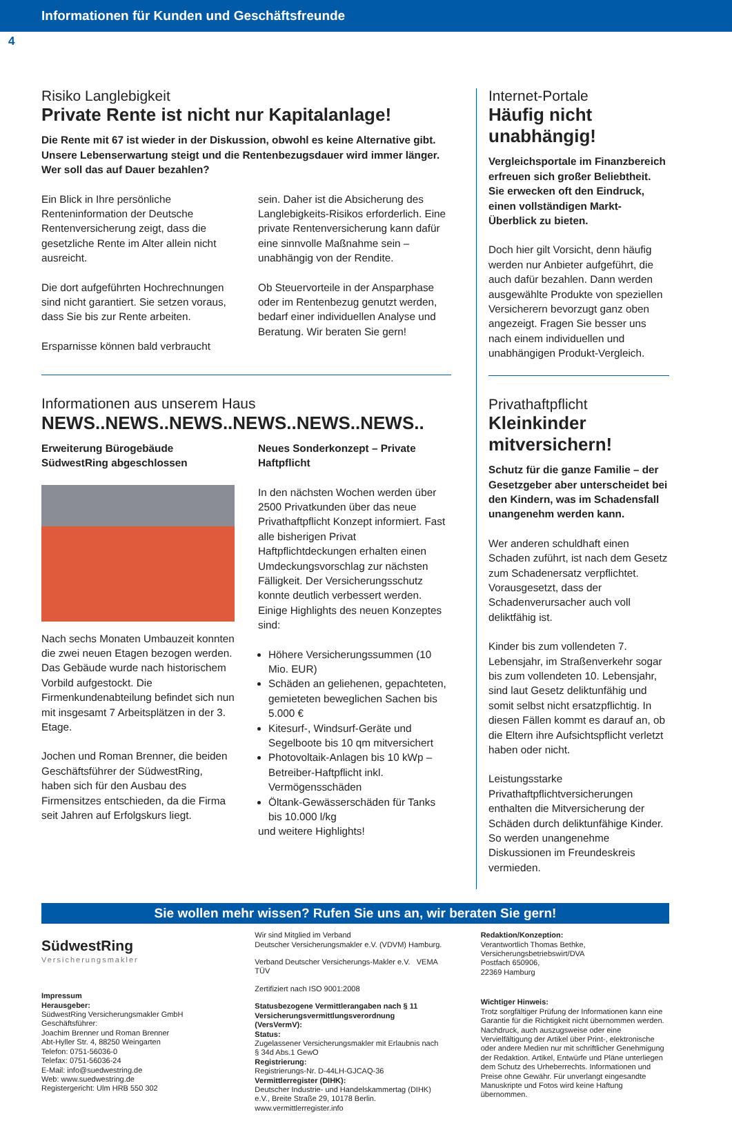Informationen für Kunden und Geschäftsfreunde
4
Risiko Langlebigkeit
Private Rente ist nicht nur Kapitalanlage!
Die Rente mit 67 ist wieder in der Diskussion, obwohl es keine Alternative gibt. Unsere Lebenserwartung steigt und die Rentenbezugsdauer wird immer länger. Wer soll das auf Dauer bezahlen?
Ein Blick in Ihre persönliche Renteninformation der Deutsche Rentenversicherung zeigt, dass die gesetzliche Rente im Alter allein nicht ausreicht.
Die dort aufgeführten Hochrechnungen sind nicht garantiert. Sie setzen voraus, dass Sie bis zur Rente arbeiten.
Ersparnisse können bald verbraucht
sein. Daher ist die Absicherung des Langlebigkeits-Risikos erforderlich. Eine private Rentenversicherung kann dafür eine sinnvolle Maßnahme sein – unabhängig von der Rendite.
Ob Steuervorteile in der Ansparphase oder im Rentenbezug genutzt werden, bedarf einer individuellen Analyse und Beratung. Wir beraten Sie gern!
Informationen aus unserem Haus
NEWS..NEWS..NEWS..NEWS..NEWS..NEWS..
Erweiterung Bürogebäude SüdwestRing abgeschlossen
Nach sechs Monaten Umbauzeit konnten die zwei neuen Etagen bezogen werden. Das Gebäude wurde nach historischem Vorbild aufgestockt. Die Firmenkundenabteilung befindet sich nun mit insgesamt 7 Arbeitsplätzen in der 3. Etage.
Jochen und Roman Brenner, die beiden Geschäftsführer der SüdwestRing, haben sich für den Ausbau des Firmensitzes entschieden, da die Firma seit Jahren auf Erfolgskurs liegt.
Neues Sonderkonzept – Private Haftpflicht
In den nächsten Wochen werden über 2500 Privatkunden über das neue Privathaftpflicht Konzept informiert. Fast alle bisherigen Privat Haftpflichtdeckungen erhalten einen Umdeckungsvorschlag zur nächsten Fälligkeit. Der Versicherungsschutz konnte deutlich verbessert werden. Einige Highlights des neuen Konzeptes sind:
Höhere Versicherungssummen (10 Mio. EUR)
Schäden an geliehenen, gepachteten, gemieteten beweglichen Sachen bis 5.000 €
Kitesurf-, Windsurf-Geräte und Segelboote bis 10 qm mitversichert
Photovoltaik-Anlagen bis 10 kWp – Betreiber-Haftpflicht inkl. Vermögensschäden
Öltank-Gewässerschäden für Tanks bis 10.000 l/kg
und weitere Highlights!
Internet-Portale
Häufig nicht unabhängig!
Vergleichsportale im Finanzbereich erfreuen sich großer Beliebtheit. Sie erwecken oft den Eindruck, einen vollständigen Markt-Überblick zu bieten.
Doch hier gilt Vorsicht, denn häufig werden nur Anbieter aufgeführt, die auch dafür bezahlen. Dann werden ausgewählte Produkte von speziellen Versicherern bevorzugt ganz oben angezeigt. Fragen Sie besser uns nach einem individuellen und unabhängigen Produkt-Vergleich.
Privathaftpflicht
Kleinkinder mitversichern!
Schutz für die ganze Familie – der Gesetzgeber aber unterscheidet bei den Kindern, was im Schadensfall unangenehm werden kann.
Wer anderen schuldhaft einen Schaden zuführt, ist nach dem Gesetz zum Schadenersatz verpflichtet. Vorausgesetzt, dass der Schadenverursacher auch voll deliktfähig ist.
Kinder bis zum vollendeten 7. Lebensjahr, im Straßenverkehr sogar bis zum vollendeten 10. Lebensjahr, sind laut Gesetz deliktunfähig und somit selbst nicht ersatzpflichtig. In diesen Fällen kommt es darauf an, ob die Eltern ihre Aufsichtspflicht verletzt haben oder nicht.
Leistungsstarke Privathaftpflichtversicherungen enthalten die Mitversicherung der Schäden durch deliktunfähige Kinder. So werden unangenehme Diskussionen im Freundeskreis vermieden.
Sie wollen mehr wissen? Rufen Sie uns an, wir beraten Sie gern!
SüdwestRing
Versicherungsmakler
Impressum
Herausgeber:
SüdwestRing Versicherungsmakler GmbH
Geschäftsführer:
Joachim Brenner und Roman Brenner
Abt-Hyller Str. 4, 88250 Weingarten
Telefon: 0751-56036-0
Telefax: 0751-56036-24
E-Mail: info@suedwestring.de
Web: www.suedwestring.de
Registergericht: Ulm HRB 550 302
Wir sind Mitglied im Verband
Deutscher Versicherungsmakler e.V. (VDVM) Hamburg.
Verband Deutscher Versicherungs-Makler e.V. VEMA TÜV
Zertifiziert nach ISO 9001:2008
Statusbezogene Vermittlerangaben nach § 11 Versicherungsvermittlungsverordnung (VersVermV):
Status:
Zugelassener Versicherungsmakler mit Erlaubnis nach § 34d Abs.1 GewO
Registrierung:
Registrierungs-Nr. D-44LH-GJCAQ-36
Vermittlerregister (DIHK):
Deutscher Industrie- und Handelskammertag (DIHK) e.V., Breite Straße 29, 10178 Berlin. www.vermittlerregister.info
Redaktion/Konzeption:
Verantwortlich Thomas Bethke,
Versicherungsbetriebswirt/DVA
Postfach 650906,
22369 Hamburg
Wichtiger Hinweis:
Trotz sorgfältiger Prüfung der Informationen kann eine Garantie für die Richtigkeit nicht übernommen werden. Nachdruck, auch auszugsweise oder eine Vervielfältigung der Artikel über Print-, elektronische oder andere Medien nur mit schriftlicher Genehmigung der Redaktion. Artikel, Entwürfe und Pläne unterliegen dem Schutz des Urheberrechts. Informationen und Preise ohne Gewähr. Für unverlangt eingesandte Manuskripte und Fotos wird keine Haftung übernommen.